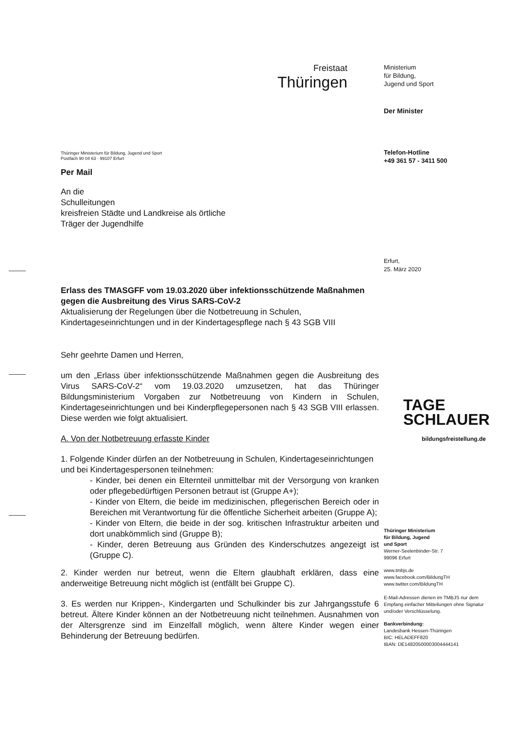Freistaat
Thüringen
Ministerium
für Bildung,
Jugend und Sport
Der Minister
Telefon-Hotline
+49 361 57 - 3411 500
Erfurt,
25. März 2020
TAGE
SCHLAUER
bildungsfreistellung.de
Thüringer Ministerium
für Bildung, Jugend
und Sport
Werner-Seelenbinder-Str. 7
99096 Erfurt
www.tmbjs.de
www.facebook.com/BildungTH
www.twitter.com/BildungTH
E-Mail-Adressen dienen im TMBJS nur dem Empfang einfacher Mitteilungen ohne Signatur und/oder Verschlüsselung.
Bankverbindung:
Landesbank Hessen-Thüringen
BIC: HELADEFF820
IBAN: DE14820500003004444141
Thüringer Ministerium für Bildung, Jugend und Sport
Postfach 90 04 63 · 99107 Erfurt
Per Mail
An die
Schulleitungen
kreisfreien Städte und Landkreise als örtliche
Träger der Jugendhilfe
Erlass des TMASGFF vom 19.03.2020 über infektionsschützende Maßnahmen gegen die Ausbreitung des Virus SARS-CoV-2
Aktualisierung der Regelungen über die Notbetreuung in Schulen, Kindertageseinrichtungen und in der Kindertagespflege nach § 43 SGB VIII
Sehr geehrte Damen und Herren,
um den „Erlass über infektionsschützende Maßnahmen gegen die Ausbreitung des Virus SARS-CoV-2“ vom 19.03.2020 umzusetzen, hat das Thüringer Bildungsministerium Vorgaben zur Notbetreuung von Kindern in Schulen, Kindertageseinrichtungen und bei Kinderpflegepersonen nach § 43 SGB VIII erlassen. Diese werden wie folgt aktualisiert.
A. Von der Notbetreuung erfasste Kinder
1. Folgende Kinder dürfen an der Notbetreuung in Schulen, Kindertageseinrichtungen und bei Kindertagespersonen teilnehmen:
- Kinder, bei denen ein Elternteil unmittelbar mit der Versorgung von kranken oder pflegebedürftigen Personen betraut ist (Gruppe A+);
- Kinder von Eltern, die beide im medizinischen, pflegerischen Bereich oder in Bereichen mit Verantwortung für die öffentliche Sicherheit arbeiten (Gruppe A);
- Kinder von Eltern, die beide in der sog. kritischen Infrastruktur arbeiten und dort unabkömmlich sind (Gruppe B);
- Kinder, deren Betreuung aus Gründen des Kinderschutzes angezeigt ist (Gruppe C).
2. Kinder werden nur betreut, wenn die Eltern glaubhaft erklären, dass eine anderweitige Betreuung nicht möglich ist (entfällt bei Gruppe C).
3. Es werden nur Krippen-, Kindergarten und Schulkinder bis zur Jahrgangsstufe 6 betreut. Ältere Kinder können an der Notbetreuung nicht teilnehmen. Ausnahmen von der Altersgrenze sind im Einzelfall möglich, wenn ältere Kinder wegen einer Behinderung der Betreuung bedürfen.